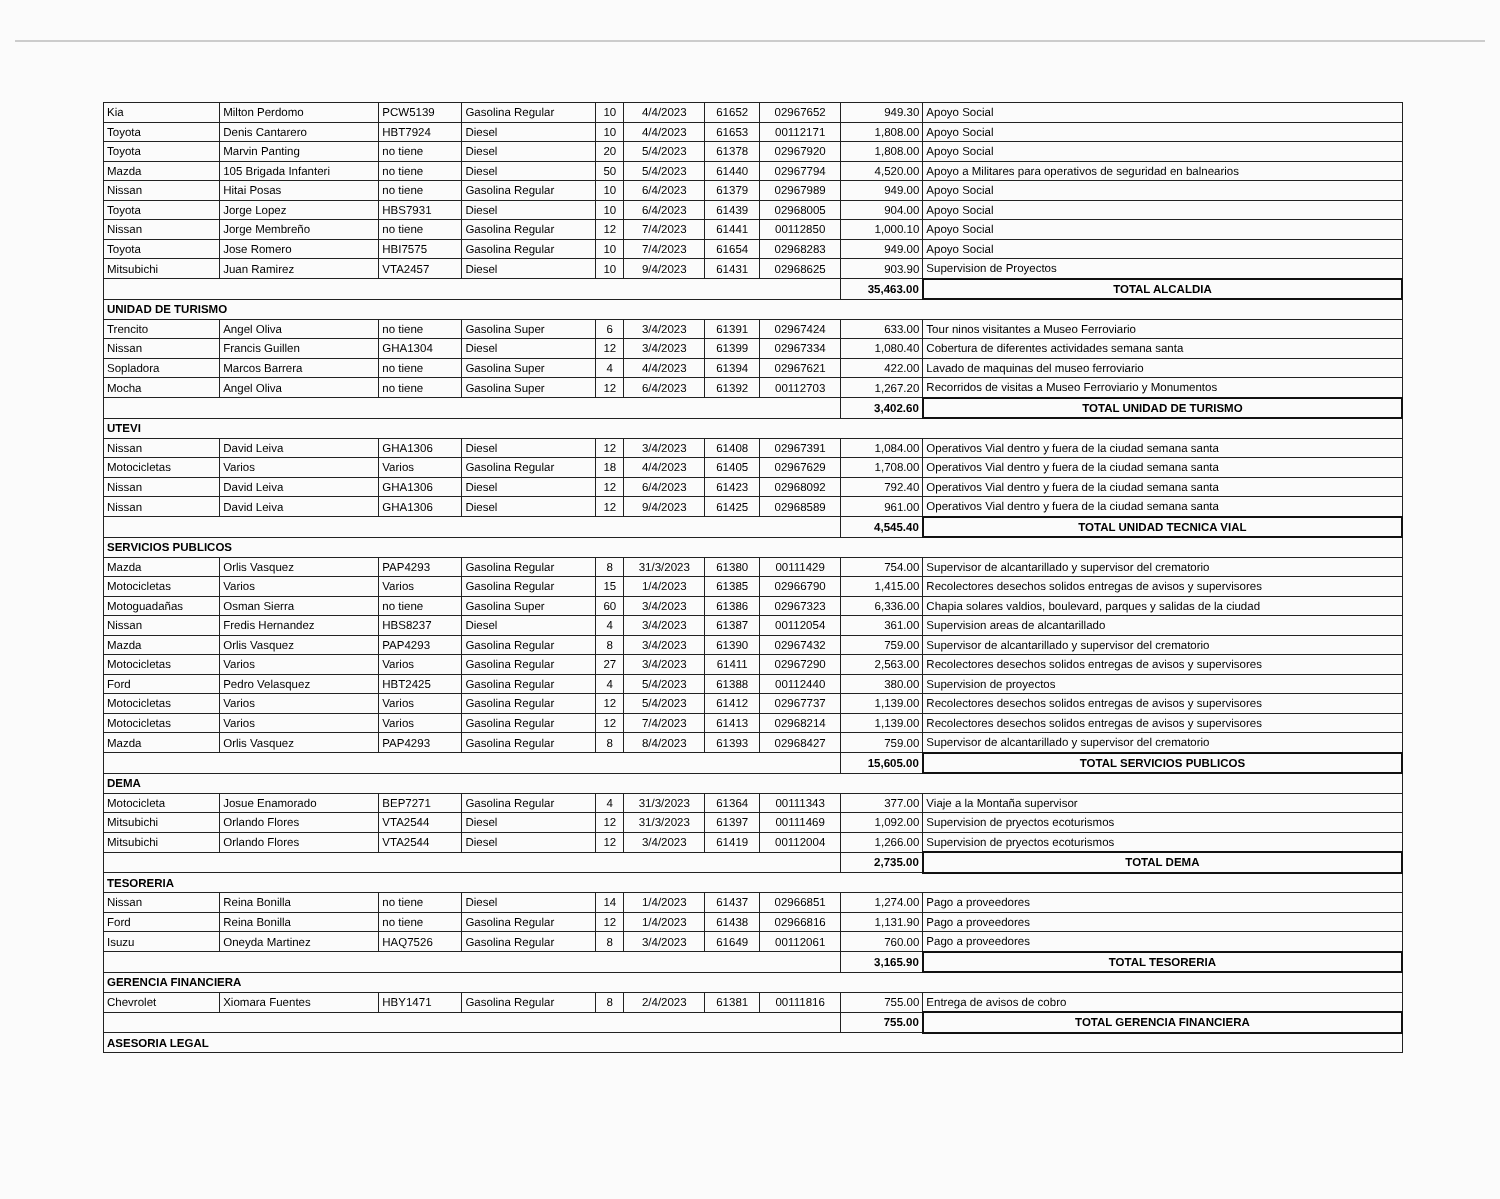| Kia | Milton Perdomo | PCW5139 | Gasolina Regular | 10 | 4/4/2023 | 61652 | 02967652 | 949.30 | Apoyo Social |
| Toyota | Denis Cantarero | HBT7924 | Diesel | 10 | 4/4/2023 | 61653 | 00112171 | 1,808.00 | Apoyo Social |
| Toyota | Marvin Panting | no tiene | Diesel | 20 | 5/4/2023 | 61378 | 02967920 | 1,808.00 | Apoyo Social |
| Mazda | 105 Brigada Infanteri | no tiene | Diesel | 50 | 5/4/2023 | 61440 | 02967794 | 4,520.00 | Apoyo a Militares para operativos de seguridad en balnearios |
| Nissan | Hitai Posas | no tiene | Gasolina Regular | 10 | 6/4/2023 | 61379 | 02967989 | 949.00 | Apoyo Social |
| Toyota | Jorge Lopez | HBS7931 | Diesel | 10 | 6/4/2023 | 61439 | 02968005 | 904.00 | Apoyo Social |
| Nissan | Jorge Membreño | no tiene | Gasolina Regular | 12 | 7/4/2023 | 61441 | 00112850 | 1,000.10 | Apoyo Social |
| Toyota | Jose Romero | HBI7575 | Gasolina Regular | 10 | 7/4/2023 | 61654 | 02968283 | 949.00 | Apoyo Social |
| Mitsubichi | Juan Ramirez | VTA2457 | Diesel | 10 | 9/4/2023 | 61431 | 02968625 | 903.90 | Supervision de Proyectos |
| | | | | | | | | 35,463.00 | TOTAL ALCALDIA |
| UNIDAD DE TURISMO | | | | | | | | | |
| Trencito | Angel Oliva | no tiene | Gasolina Super | 6 | 3/4/2023 | 61391 | 02967424 | 633.00 | Tour ninos visitantes a Museo Ferroviario |
| Nissan | Francis Guillen | GHA1304 | Diesel | 12 | 3/4/2023 | 61399 | 02967334 | 1,080.40 | Cobertura de diferentes actividades semana santa |
| Sopladora | Marcos Barrera | no tiene | Gasolina Super | 4 | 4/4/2023 | 61394 | 02967621 | 422.00 | Lavado de maquinas del museo ferroviario |
| Mocha | Angel Oliva | no tiene | Gasolina Super | 12 | 6/4/2023 | 61392 | 00112703 | 1,267.20 | Recorridos de visitas a Museo Ferroviario y Monumentos |
| | | | | | | | | 3,402.60 | TOTAL UNIDAD DE TURISMO |
| UTEVI | | | | | | | | | |
| Nissan | David Leiva | GHA1306 | Diesel | 12 | 3/4/2023 | 61408 | 02967391 | 1,084.00 | Operativos Vial dentro y fuera de la ciudad semana santa |
| Motocicletas | Varios | Varios | Gasolina Regular | 18 | 4/4/2023 | 61405 | 02967629 | 1,708.00 | Operativos Vial dentro y fuera de la ciudad semana santa |
| Nissan | David Leiva | GHA1306 | Diesel | 12 | 6/4/2023 | 61423 | 02968092 | 792.40 | Operativos Vial dentro y fuera de la ciudad semana santa |
| Nissan | David Leiva | GHA1306 | Diesel | 12 | 9/4/2023 | 61425 | 02968589 | 961.00 | Operativos Vial dentro y fuera de la ciudad semana santa |
| | | | | | | | | 4,545.40 | TOTAL UNIDAD TECNICA VIAL |
| SERVICIOS PUBLICOS | | | | | | | | | |
| Mazda | Orlis Vasquez | PAP4293 | Gasolina Regular | 8 | 31/3/2023 | 61380 | 00111429 | 754.00 | Supervisor de alcantarillado y supervisor del crematorio |
| Motocicletas | Varios | Varios | Gasolina Regular | 15 | 1/4/2023 | 61385 | 02966790 | 1,415.00 | Recolectores desechos solidos entregas de avisos y supervisores |
| Motoguadañas | Osman Sierra | no tiene | Gasolina Super | 60 | 3/4/2023 | 61386 | 02967323 | 6,336.00 | Chapia solares valdios, boulevard, parques y salidas de la ciudad |
| Nissan | Fredis Hernandez | HBS8237 | Diesel | 4 | 3/4/2023 | 61387 | 00112054 | 361.00 | Supervision areas de alcantarillado |
| Mazda | Orlis Vasquez | PAP4293 | Gasolina Regular | 8 | 3/4/2023 | 61390 | 02967432 | 759.00 | Supervisor de alcantarillado y supervisor del crematorio |
| Motocicletas | Varios | Varios | Gasolina Regular | 27 | 3/4/2023 | 61411 | 02967290 | 2,563.00 | Recolectores desechos solidos entregas de avisos y supervisores |
| Ford | Pedro Velasquez | HBT2425 | Gasolina Regular | 4 | 5/4/2023 | 61388 | 00112440 | 380.00 | Supervision de proyectos |
| Motocicletas | Varios | Varios | Gasolina Regular | 12 | 5/4/2023 | 61412 | 02967737 | 1,139.00 | Recolectores desechos solidos entregas de avisos y supervisores |
| Motocicletas | Varios | Varios | Gasolina Regular | 12 | 7/4/2023 | 61413 | 02968214 | 1,139.00 | Recolectores desechos solidos entregas de avisos y supervisores |
| Mazda | Orlis Vasquez | PAP4293 | Gasolina Regular | 8 | 8/4/2023 | 61393 | 02968427 | 759.00 | Supervisor de alcantarillado y supervisor del crematorio |
| | | | | | | | | 15,605.00 | TOTAL SERVICIOS PUBLICOS |
| DEMA | | | | | | | | | |
| Motocicleta | Josue Enamorado | BEP7271 | Gasolina Regular | 4 | 31/3/2023 | 61364 | 00111343 | 377.00 | Viaje a la Montaña supervisor |
| Mitsubichi | Orlando Flores | VTA2544 | Diesel | 12 | 31/3/2023 | 61397 | 00111469 | 1,092.00 | Supervision de pryectos ecoturismos |
| Mitsubichi | Orlando Flores | VTA2544 | Diesel | 12 | 3/4/2023 | 61419 | 00112004 | 1,266.00 | Supervision de pryectos ecoturismos |
| | | | | | | | | 2,735.00 | TOTAL DEMA |
| TESORERIA | | | | | | | | | |
| Nissan | Reina Bonilla | no tiene | Diesel | 14 | 1/4/2023 | 61437 | 02966851 | 1,274.00 | Pago a proveedores |
| Ford | Reina Bonilla | no tiene | Gasolina Regular | 12 | 1/4/2023 | 61438 | 02966816 | 1,131.90 | Pago a proveedores |
| Isuzu | Oneyda Martinez | HAQ7526 | Gasolina Regular | 8 | 3/4/2023 | 61649 | 00112061 | 760.00 | Pago a proveedores |
| | | | | | | | | 3,165.90 | TOTAL TESORERIA |
| GERENCIA FINANCIERA | | | | | | | | | |
| Chevrolet | Xiomara Fuentes | HBY1471 | Gasolina Regular | 8 | 2/4/2023 | 61381 | 00111816 | 755.00 | Entrega de avisos de cobro |
| | | | | | | | | 755.00 | TOTAL GERENCIA FINANCIERA |
| ASESORIA LEGAL | | | | | | | | | |